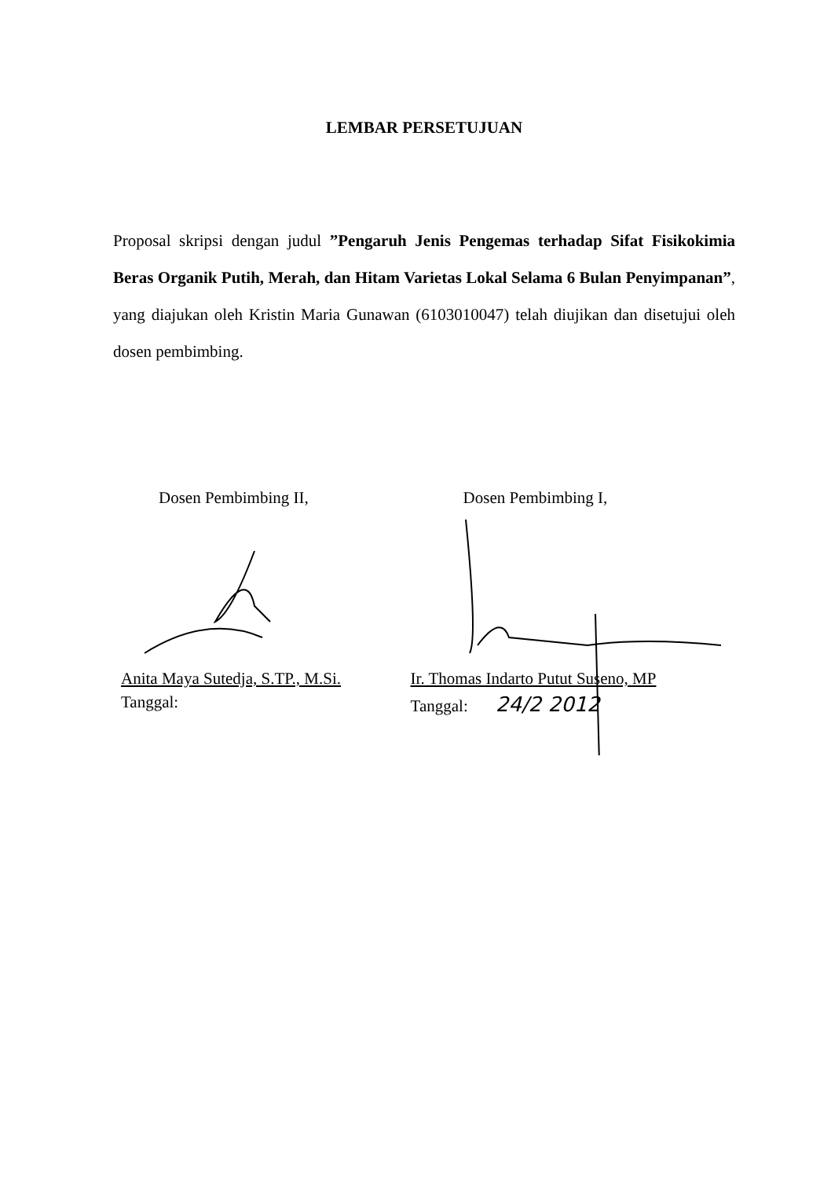LEMBAR PERSETUJUAN
Proposal skripsi dengan judul ”Pengaruh Jenis Pengemas terhadap Sifat Fisikokimia Beras Organik Putih, Merah, dan Hitam Varietas Lokal Selama 6 Bulan Penyimpanan”, yang diajukan oleh Kristin Maria Gunawan (6103010047) telah diujikan dan disetujui oleh dosen pembimbing.
Dosen Pembimbing II,
Anita Maya Sutedja, S.TP., M.Si.
Tanggal:
Dosen Pembimbing I,
Ir. Thomas Indarto Putut Suseno, MP
Tanggal: 24/2 2012